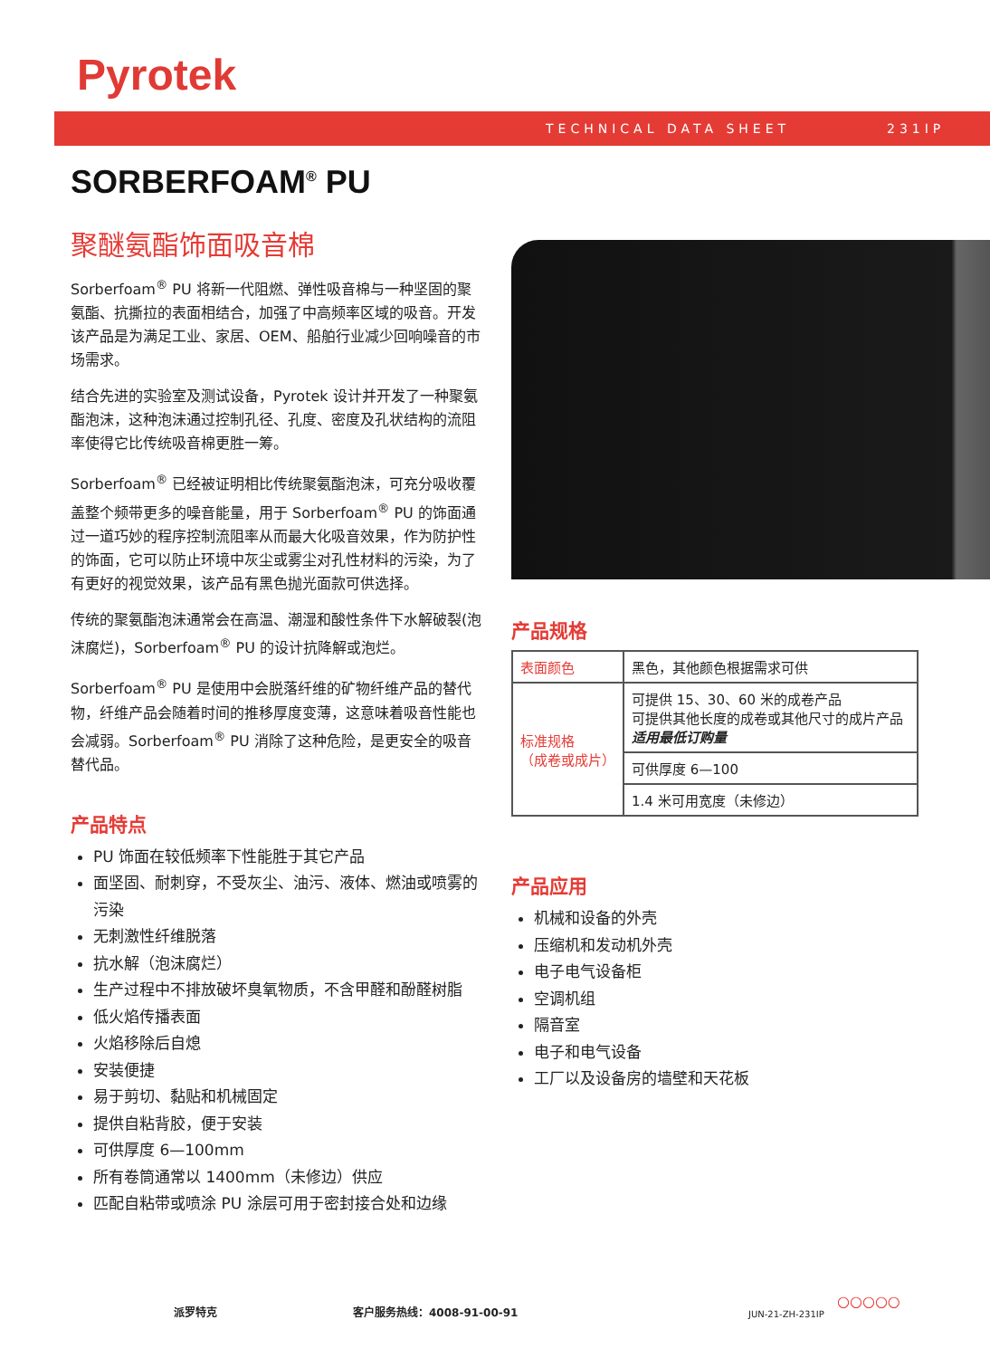Pyrotek
TECHNICAL DATA SHEET 231IP
SORBERFOAM<sup>®</sup> PU
聚醚氨酯饰面吸音棉
Sorberfoam<sup>®</sup> PU 将新一代阻燃、弹性吸音棉与一种坚固的聚氨酯、抗撕拉的表面相结合，加强了中高频率区域的吸音。开发该产品是为满足工业、家居、OEM、船舶行业减少回响噪音的市场需求。
结合先进的实验室及测试设备，Pyrotek 设计并开发了一种聚氨酯泡沫，这种泡沫通过控制孔径、孔度、密度及孔状结构的流阻率使得它比传统吸音棉更胜一筹。
Sorberfoam<sup>®</sup> 已经被证明相比传统聚氨酯泡沫，可充分吸收覆盖整个频带更多的噪音能量，用于 Sorberfoam<sup>®</sup> PU 的饰面通过一道巧妙的程序控制流阻率从而最大化吸音效果，作为防护性的饰面，它可以防止环境中灰尘或雾尘对孔性材料的污染，为了有更好的视觉效果，该产品有黑色抛光面款可供选择。
传统的聚氨酯泡沫通常会在高温、潮湿和酸性条件下水解破裂(泡沫腐烂)，Sorberfoam<sup>®</sup> PU 的设计抗降解或泡烂。
Sorberfoam<sup>®</sup> PU 是使用中会脱落纤维的矿物纤维产品的替代物，纤维产品会随着时间的推移厚度变薄，这意味着吸音性能也会减弱。Sorberfoam<sup>®</sup> PU 消除了这种危险，是更安全的吸音替代品。
产品特点
PU 饰面在较低频率下性能胜于其它产品
面坚固、耐刺穿，不受灰尘、油污、液体、燃油或喷雾的污染
无刺激性纤维脱落
抗水解（泡沫腐烂）
生产过程中不排放破坏臭氧物质，不含甲醛和酚醛树脂
低火焰传播表面
火焰移除后自熄
安装便捷
易于剪切、黏贴和机械固定
提供自粘背胶，便于安装
可供厚度 6—100mm
所有卷筒通常以 1400mm（未修边）供应
匹配自粘带或喷涂 PU 涂层可用于密封接合处和边缘
产品规格
| 表面颜色 | 黑色，其他颜色根据需求可供 |
| 标准规格 （成卷或成片） | 可提供 15、30、60 米的成卷产品 可提供其他长度的成卷或其他尺寸的成片产品 适用最低订购量 |
| | 可供厚度 6—100 |
| | 1.4 米可用宽度（未修边） |
产品应用
机械和设备的外壳
压缩机和发动机外壳
电子电气设备柜
空调机组
隔音室
电子和电气设备
工厂以及设备房的墙壁和天花板
派罗特克 客户服务热线：4008-91-00-91 JUN-21-ZH-231IP
○○○○○